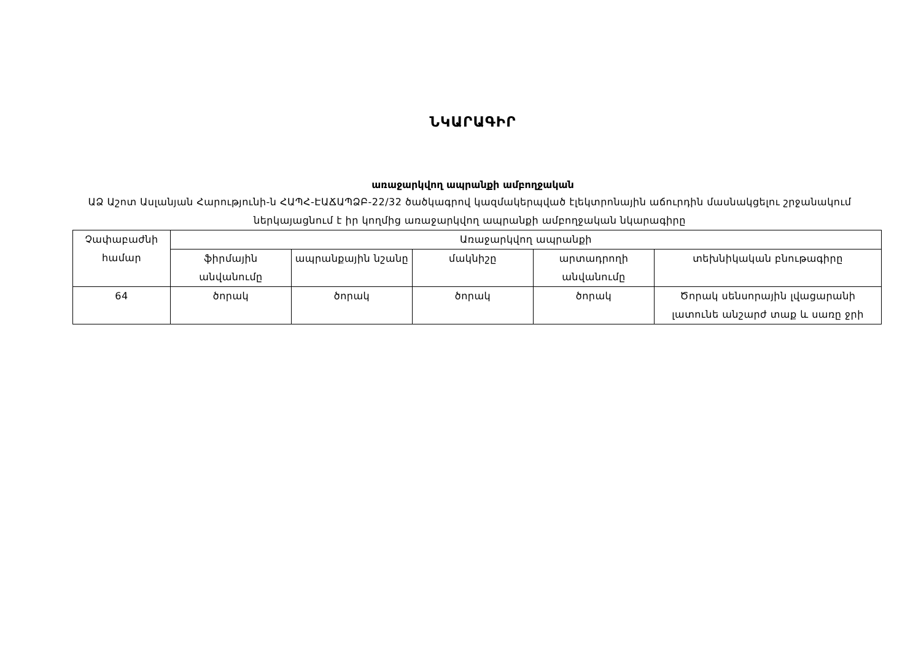ՆԿԱՐԱԳԻՐ
առաջարկվող ապրանքի ամբողջական
ԱՁ Աշոտ Ասլանյան Հարությունի-ն ՀԱՊՀ-ԷԱՃԱՊՁԲ-22/32 ծածկագրով կազմակերպված էլեկտրոնային աճուրդին մասնակցելու շրջանակում ներկայացնում է իր կողմից առաջարկվող ապրանքի ամբողջական նկարագիրը
| Չափաբաժնի համար | Առաջարկվող ապրանքի | | | | |
| --- | --- | --- | --- | --- | --- |
| | ֆիրմային անվանումը | ապրանքային նշանը | մակնիշը | արտադրողի անվանումը | տեխնիկական բնութագիրը |
| 64 | ծորակ | ծորակ | ծորակ | ծորակ | Ծորակ սենսորային լվացարանի լատունե անշարժ տաք և սառը ջրի |